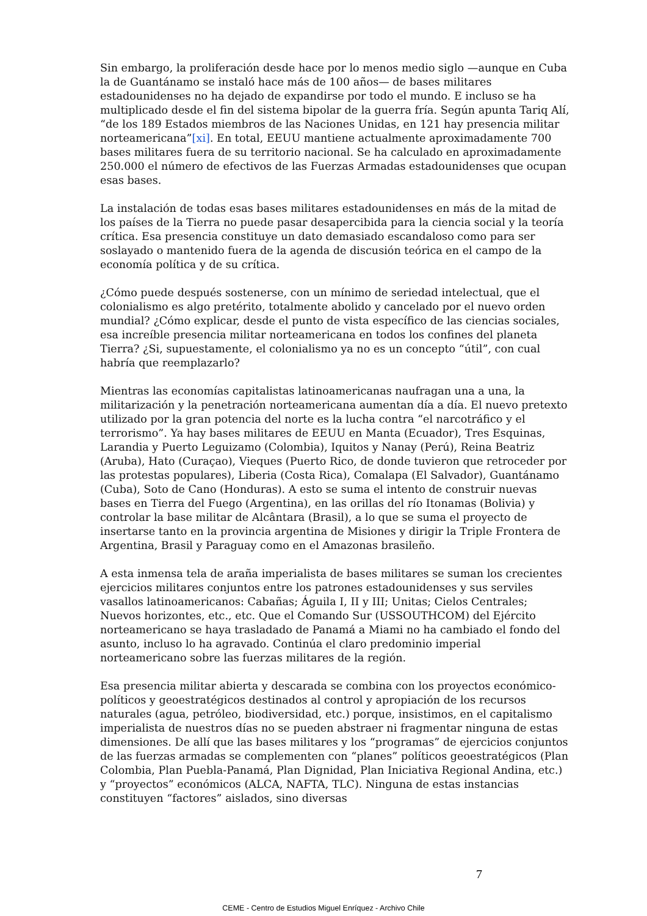Sin embargo, la proliferación desde hace por lo menos medio siglo —aunque en Cuba la de Guantánamo se instaló hace más de 100 años— de bases militares estadounidenses no ha dejado de expandirse por todo el mundo. E incluso se ha multiplicado desde el fin del sistema bipolar de la guerra fría. Según apunta Tariq Alí, “de los 189 Estados miembros de las Naciones Unidas, en 121 hay presencia militar norteamericana”[xi]. En total, EEUU mantiene actualmente aproximadamente 700 bases militares fuera de su territorio nacional. Se ha calculado en aproximadamente 250.000 el número de efectivos de las Fuerzas Armadas estadounidenses que ocupan esas bases.
La instalación de todas esas bases militares estadounidenses en más de la mitad de los países de la Tierra no puede pasar desapercibida para la ciencia social y la teoría crítica. Esa presencia constituye un dato demasiado escandaloso como para ser soslayado o mantenido fuera de la agenda de discusión teórica en el campo de la economía política y de su crítica.
¿Cómo puede después sostenerse, con un mínimo de seriedad intelectual, que el colonialismo es algo pretérito, totalmente abolido y cancelado por el nuevo orden mundial? ¿Cómo explicar, desde el punto de vista específico de las ciencias sociales, esa increíble presencia militar norteamericana en todos los confines del planeta Tierra? ¿Si, supuestamente, el colonialismo ya no es un concepto “útil”, con cual habría que reemplazarlo?
Mientras las economías capitalistas latinoamericanas naufragan una a una, la militarización y la penetración norteamericana aumentan día a día. El nuevo pretexto utilizado por la gran potencia del norte es la lucha contra “el narcotráfico y el terrorismo”. Ya hay bases militares de EEUU en Manta (Ecuador), Tres Esquinas, Larandia y Puerto Leguizamo (Colombia), Iquitos y Nanay (Perú), Reina Beatriz (Aruba), Hato (Curaçao), Vieques (Puerto Rico, de donde tuvieron que retroceder por las protestas populares), Liberia (Costa Rica), Comalapa (El Salvador), Guantánamo (Cuba), Soto de Cano (Honduras). A esto se suma el intento de construir nuevas bases en Tierra del Fuego (Argentina), en las orillas del río Itonamas (Bolivia) y controlar la base militar de Alcântara (Brasil), a lo que se suma el proyecto de insertarse tanto en la provincia argentina de Misiones y dirigir la Triple Frontera de Argentina, Brasil y Paraguay como en el Amazonas brasileño.
A esta inmensa tela de araña imperialista de bases militares se suman los crecientes ejercicios militares conjuntos entre los patrones estadounidenses y sus serviles vasallos latinoamericanos: Cabañas; Águila I, II y III; Unitas; Cielos Centrales; Nuevos horizontes, etc., etc. Que el Comando Sur (USSOUTHCOM) del Ejército norteamericano se haya trasladado de Panamá a Miami no ha cambiado el fondo del asunto, incluso lo ha agravado. Continúa el claro predominio imperial norteamericano sobre las fuerzas militares de la región.
Esa presencia militar abierta y descarada se combina con los proyectos económico-políticos y geoestratégicos destinados al control y apropiación de los recursos naturales (agua, petróleo, biodiversidad, etc.) porque, insistimos, en el capitalismo imperialista de nuestros días no se pueden abstraer ni fragmentar ninguna de estas dimensiones. De allí que las bases militares y los “programas” de ejercicios conjuntos de las fuerzas armadas se complementen con “planes” políticos geoestratégicos (Plan Colombia, Plan Puebla-Panamá, Plan Dignidad, Plan Iniciativa Regional Andina, etc.) y “proyectos” económicos (ALCA, NAFTA, TLC). Ninguna de estas instancias constituyen “factores” aislados, sino diversas
7
CEME - Centro de Estudios Miguel Enríquez - Archivo Chile